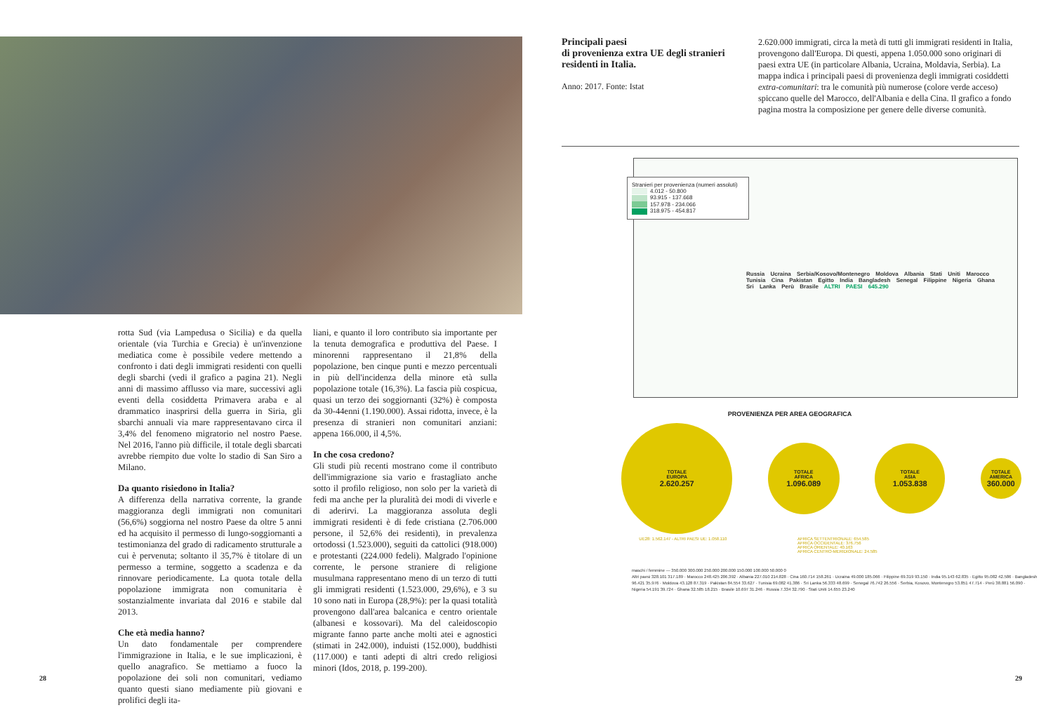rotta Sud (via Lampedusa o Sicilia) e da quella orientale (via Turchia e Grecia) è un'invenzione mediatica come è possibile vedere mettendo a confronto i dati degli immigrati residenti con quelli degli sbarchi (vedi il grafico a pagina 21). Negli anni di massimo afflusso via mare, successivi agli eventi della cosiddetta Primavera araba e al drammatico inasprirsi della guerra in Siria, gli sbarchi annuali via mare rappresentavano circa il 3,4% del fenomeno migratorio nel nostro Paese. Nel 2016, l'anno più difficile, il totale degli sbarcati avrebbe riempito due volte lo stadio di San Siro a Milano.
Da quanto risiedono in Italia?
A differenza della narrativa corrente, la grande maggioranza degli immigrati non comunitari (56,6%) soggiorna nel nostro Paese da oltre 5 anni ed ha acquisito il permesso di lungo-soggiornanti a testimonianza del grado di radicamento strutturale a cui è pervenuta; soltanto il 35,7% è titolare di un permesso a termine, soggetto a scadenza e da rinnovare periodicamente. La quota totale della popolazione immigrata non comunitaria è sostanzialmente invariata dal 2016 e stabile dal 2013.
Che età media hanno?
Un dato fondamentale per comprendere l'immigrazione in Italia, e le sue implicazioni, è quello anagrafico. Se mettiamo a fuoco la popolazione dei soli non comunitari, vediamo quanto questi siano mediamente più giovani e prolifici degli ita-
liani, e quanto il loro contributo sia importante per la tenuta demografica e produttiva del Paese. I minorenni rappresentano il 21,8% della popolazione, ben cinque punti e mezzo percentuali in più dell'incidenza della minore età sulla popolazione totale (16,3%). La fascia più cospicua, quasi un terzo dei soggiornanti (32%) è composta da 30-44enni (1.190.000). Assai ridotta, invece, è la presenza di stranieri non comunitari anziani: appena 166.000, il 4,5%.
In che cosa credono?
Gli studi più recenti mostrano come il contributo dell'immigrazione sia vario e frastagliato anche sotto il profilo religioso, non solo per la varietà di fedi ma anche per la pluralità dei modi di viverle e di aderirvi. La maggioranza assoluta degli immigrati residenti è di fede cristiana (2.706.000 persone, il 52,6% dei residenti), in prevalenza ortodossi (1.523.000), seguiti da cattolici (918.000) e protestanti (224.000 fedeli). Malgrado l'opinione corrente, le persone straniere di religione musulmana rappresentano meno di un terzo di tutti gli immigrati residenti (1.523.000, 29,6%), e 3 su 10 sono nati in Europa (28,9%): per la quasi totalità provengono dall'area balcanica e centro orientale (albanesi e kossovari). Ma del caleidoscopio migrante fanno parte anche molti atei e agnostici (stimati in 242.000), induisti (152.000), buddhisti (117.000) e tanti adepti di altri credo religiosi minori (Idos, 2018, p. 199-200).
28
Principali paesi
di provenienza extra UE degli stranieri residenti in Italia.
Anno: 2017. Fonte: Istat
2.620.000 immigrati, circa la metà di tutti gli immigrati residenti in Italia, provengono dall'Europa. Di questi, appena 1.050.000 sono originari di paesi extra UE (in particolare Albania, Ucraina, Moldavia, Serbia). La mappa indica i principali paesi di provenienza degli immigrati cosiddetti extra-comunitari: tra le comunità più numerose (colore verde acceso) spiccano quelle del Marocco, dell'Albania e della Cina. Il grafico a fondo pagina mostra la composizione per genere delle diverse comunità.
Stranieri per provenienza (numeri assoluti)
4.012 - 50.800
93.915 - 137.668
157.978 - 234.066
318.975 - 454.817
Russia Ucraina Serbia/Kosovo/Montenegro Moldova Albania Stati Uniti Marocco Tunisia Cina Pakistan Egitto India Bangladesh Senegal Filippine Nigeria Ghana Sri Lanka Perù Brasile ALTRI PAESI 645.290
PROVENIENZA PER AREA GEOGRAFICA
TOTALE
EUROPA
2.620.257
TOTALE
AFRICA
1.096.089
TOTALE
ASIA
1.053.838
TOTALE
AMERICA
360.000
UE28: 1.562.147 - ALTRI PAESI UE: 1.058.110
AFRICA SETTENTRIONALE: 654.585
AFRICA OCCIDENTALE: 376.756
AFRICA ORIENTALE: 40.163
AFRICA CENTRO-MERIDIONALE: 24.585
maschi / femmine — 350.000 300.000 250.000 200.000 150.000 100.000 50.000 0
Altri paesi 328.101 317.189 · Marocco 248.425 206.392 · Albania 227.010 214.828 · Cina 160.714 158.261 · Ucraina 49.000 185.066 · Filippine 69.319 93.150 · India 95.143 62.835 · Egitto 95.082 42.586 · Bangladesh 96.421 35.976 · Moldova 43.128 87.319 · Pakistan 84.554 33.627 · Tunisia 69.082 41.386 · Sri Lanka 56.333 48.699 · Senegal 76.742 26.556 · Serbia, Kosovo, Montenegro 53.851 47.714 · Perù 38.881 56.090 · Nigeria 54.191 39.724 · Ghana 32.585 18.215 · Brasile 10.697 31.246 · Russia 7.334 32.790 · Stati Uniti 14.655 23.240
29